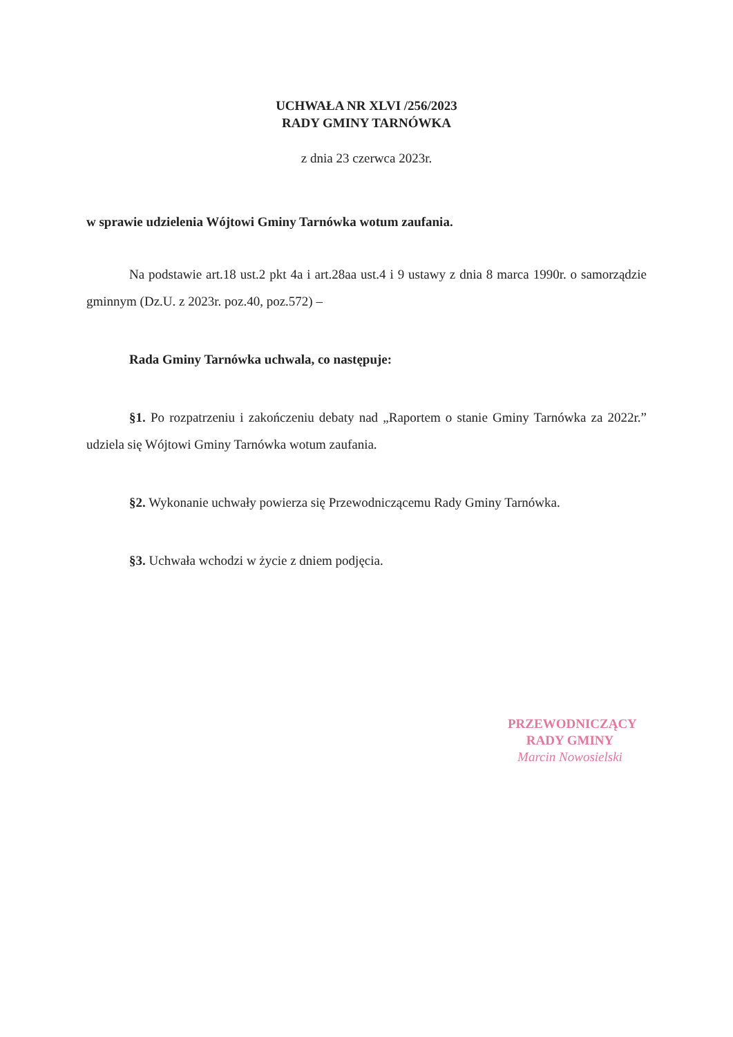UCHWAŁA NR XLVI /256/2023
RADY GMINY TARNÓWKA
z dnia 23 czerwca 2023r.
w sprawie udzielenia Wójtowi Gminy Tarnówka wotum zaufania.
Na podstawie art.18 ust.2 pkt 4a i art.28aa ust.4 i 9 ustawy z dnia 8 marca 1990r. o samorządzie gminnym (Dz.U. z 2023r. poz.40, poz.572) –
Rada Gminy Tarnówka uchwala, co następuje:
§1. Po rozpatrzeniu i zakończeniu debaty nad „Raportem o stanie Gminy Tarnówka za 2022r.” udziela się Wójtowi Gminy Tarnówka wotum zaufania.
§2. Wykonanie uchwały powierza się Przewodniczącemu Rady Gminy Tarnówka.
§3. Uchwała wchodzi w życie z dniem podjęcia.
PRZEWODNICZĄCY
RADY GMINY
Marcin Nowosielski